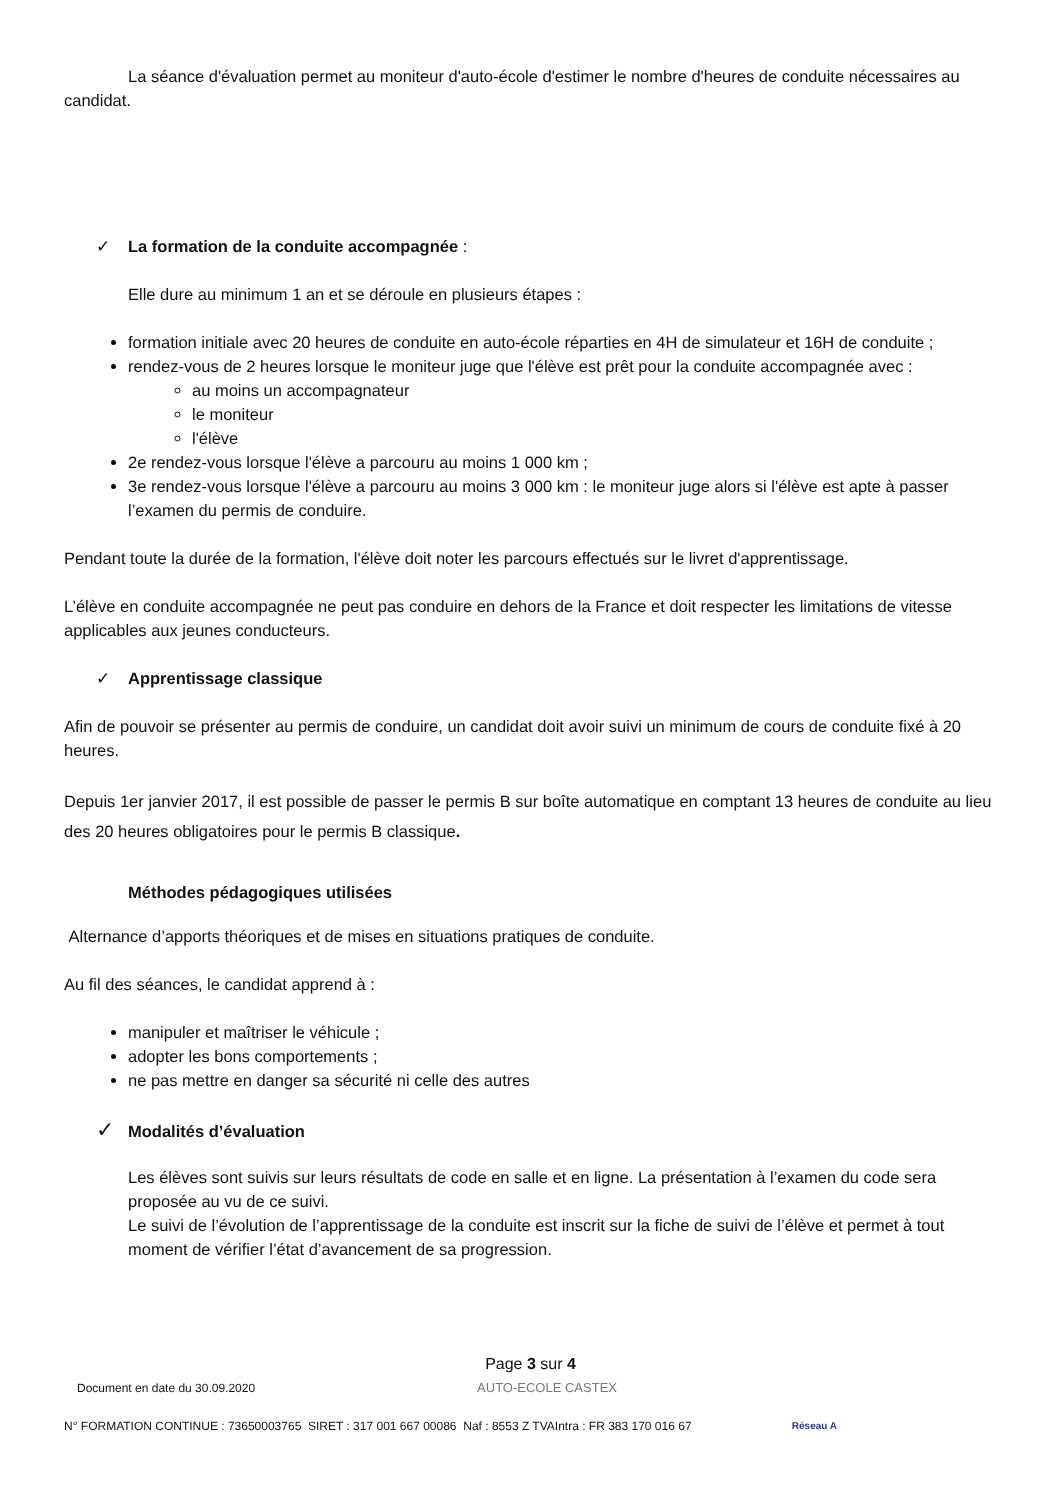La séance d'évaluation permet au moniteur d'auto-école d'estimer le nombre d'heures de conduite nécessaires au candidat.
✓ La formation de la conduite accompagnée :
Elle dure au minimum 1 an et se déroule en plusieurs étapes :
formation initiale avec 20 heures de conduite en auto-école réparties en 4H de simulateur et 16H de conduite ;
rendez-vous de 2 heures lorsque le moniteur juge que l'élève est prêt pour la conduite accompagnée avec :
au moins un accompagnateur
le moniteur
l'élève
2e rendez-vous lorsque l'élève a parcouru au moins 1 000 km ;
3e rendez-vous lorsque l'élève a parcouru au moins 3 000 km : le moniteur juge alors si l'élève est apte à passer l’examen du permis de conduire.
Pendant toute la durée de la formation, l'élève doit noter les parcours effectués sur le livret d'apprentissage.
L’élève en conduite accompagnée ne peut pas conduire en dehors de la France et doit respecter les limitations de vitesse applicables aux jeunes conducteurs.
✓ Apprentissage classique
Afin de pouvoir se présenter au permis de conduire, un candidat doit avoir suivi un minimum de cours de conduite fixé à 20 heures.
Depuis 1er janvier 2017, il est possible de passer le permis B sur boîte automatique en comptant 13 heures de conduite au lieu des 20 heures obligatoires pour le permis B classique.
Méthodes pédagogiques utilisées
Alternance d’apports théoriques et de mises en situations pratiques de conduite.
Au fil des séances, le candidat apprend à :
manipuler et maîtriser le véhicule ;
adopter les bons comportements ;
ne pas mettre en danger sa sécurité ni celle des autres
✓ Modalités d’évaluation
Les élèves sont suivis sur leurs résultats de code en salle et en ligne. La présentation à l’examen du code sera proposée au vu de ce suivi.
Le suivi de l’évolution de l’apprentissage de la conduite est inscrit sur la fiche de suivi de l’élève et permet à tout moment de vérifier l’état d’avancement de sa progression.
Page 3 sur 4
Document en date du 30.09.2020 AUTO-ECOLE CASTEX
N° FORMATION CONTINUE : 73650003765 SIRET : 317 001 667 00086 Naf : 8553 Z TVAIntra : FR 383 170 016 67 Réseau A